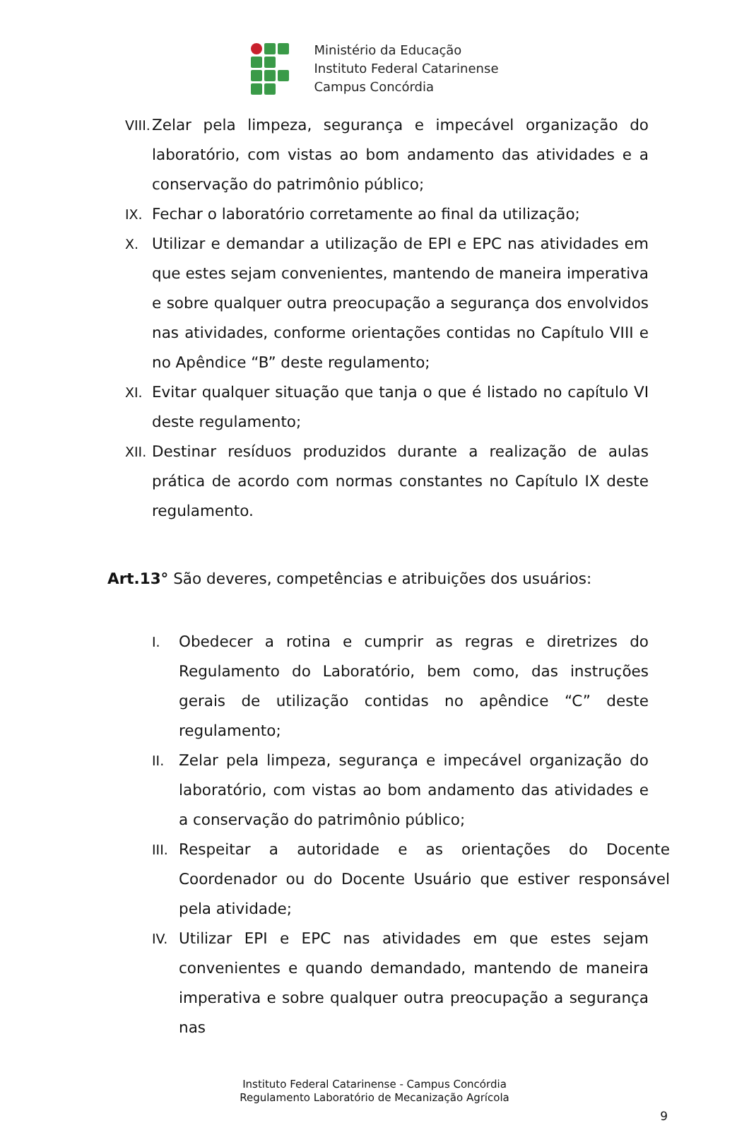Ministério da Educação
Instituto Federal Catarinense
Campus Concórdia
VIII. Zelar pela limpeza, segurança e impecável organização do laboratório, com vistas ao bom andamento das atividades e a conservação do patrimônio público;
IX. Fechar o laboratório corretamente ao final da utilização;
X. Utilizar e demandar a utilização de EPI e EPC nas atividades em que estes sejam convenientes, mantendo de maneira imperativa e sobre qualquer outra preocupação a segurança dos envolvidos nas atividades, conforme orientações contidas no Capítulo VIII e no Apêndice “B” deste regulamento;
XI. Evitar qualquer situação que tanja o que é listado no capítulo VI deste regulamento;
XII. Destinar resíduos produzidos durante a realização de aulas prática de acordo com normas constantes no Capítulo IX deste regulamento.
Art.13° São deveres, competências e atribuições dos usuários:
I. Obedecer a rotina e cumprir as regras e diretrizes do Regulamento do Laboratório, bem como, das instruções gerais de utilização contidas no apêndice “C” deste regulamento;
II. Zelar pela limpeza, segurança e impecável organização do laboratório, com vistas ao bom andamento das atividades e a conservação do patrimônio público;
III. Respeitar a autoridade e as orientações do Docente Coordenador ou do Docente Usuário que estiver responsável pela atividade;
IV. Utilizar EPI e EPC nas atividades em que estes sejam convenientes e quando demandado, mantendo de maneira imperativa e sobre qualquer outra preocupação a segurança nas
Instituto Federal Catarinense - Campus Concórdia
Regulamento Laboratório de Mecanização Agrícola
9